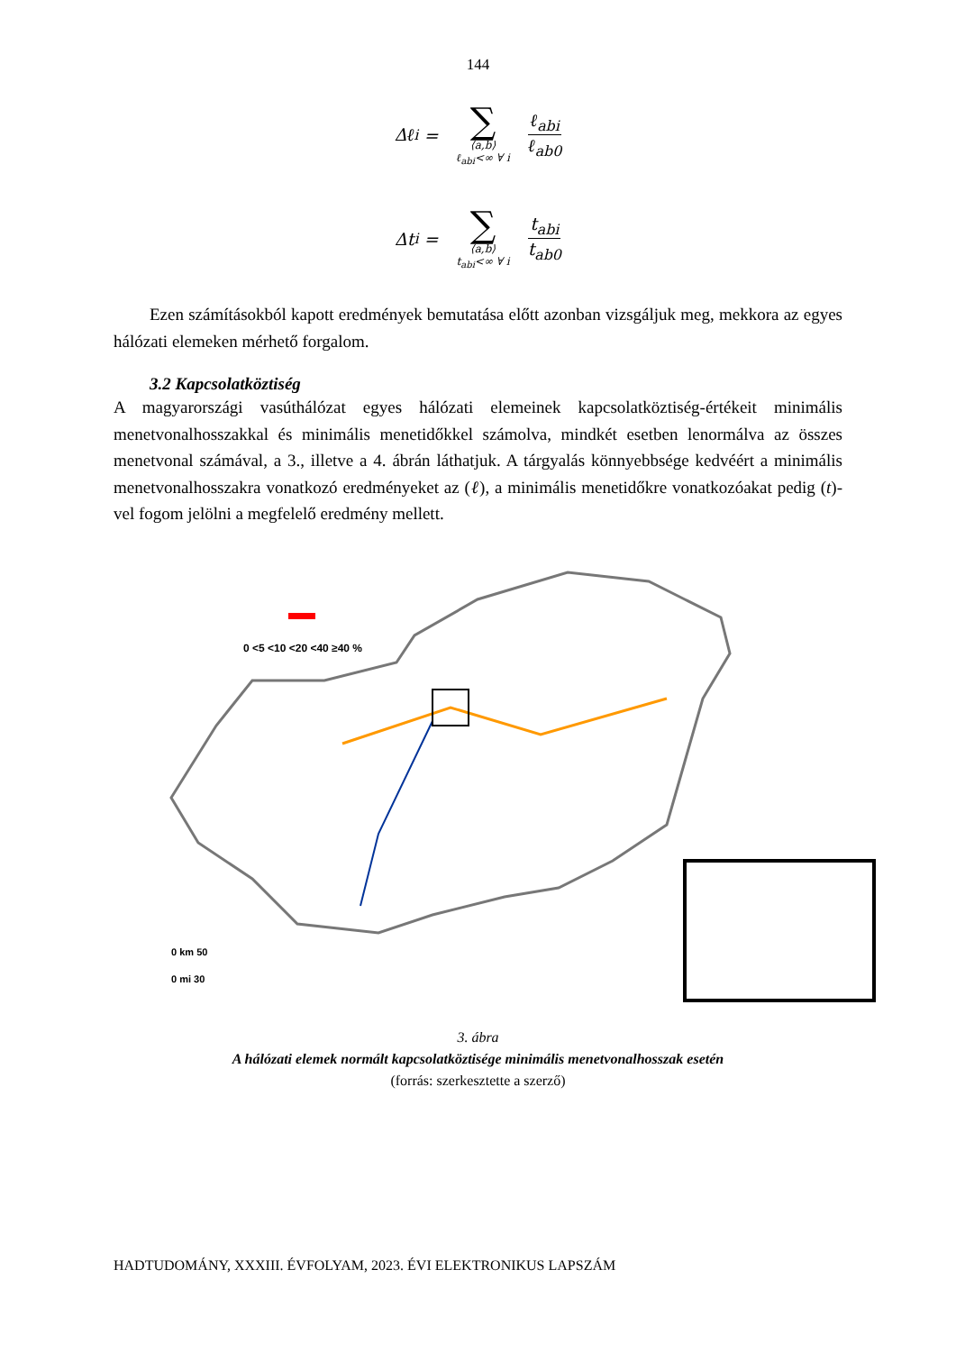144
Δℓ<sub>i</sub> = ∑ ⟨a,b⟩ ℓ<sub>abi</sub><∞ ∀ i ℓ<sub>abi</sub> ℓ<sub>ab0</sub>
Δt<sub>i</sub> = ∑ ⟨a,b⟩ t<sub>abi</sub><∞ ∀ i t<sub>abi</sub> t<sub>ab0</sub>
Ezen számításokból kapott eredmények bemutatása előtt azonban vizsgáljuk meg, mekkora az egyes hálózati elemeken mérhető forgalom.
3.2 Kapcsolatköztiség
A magyarországi vasúthálózat egyes hálózati elemeinek kapcsolatköztiség-értékeit minimális menetvonalhosszakkal és minimális menetidőkkel számolva, mindkét esetben lenormálva az összes menetvonal számával, a 3., illetve a 4. ábrán láthatjuk. A tárgyalás könnyebbsége kedvéért a minimális menetvonalhosszakra vonatkozó eredményeket az (ℓ), a minimális menetidőkre vonatkozóakat pedig (t)-vel fogom jelölni a megfelelő eredmény mellett.
0 <5 <10 <20 <40 ≥40 %
0 km 50
0 mi 30
3. ábra
A hálózati elemek normált kapcsolatköztisége minimális menetvonalhosszak esetén
(forrás: szerkesztette a szerző)
HADTUDOMÁNY, XXXIII. ÉVFOLYAM, 2023. ÉVI ELEKTRONIKUS LAPSZÁM